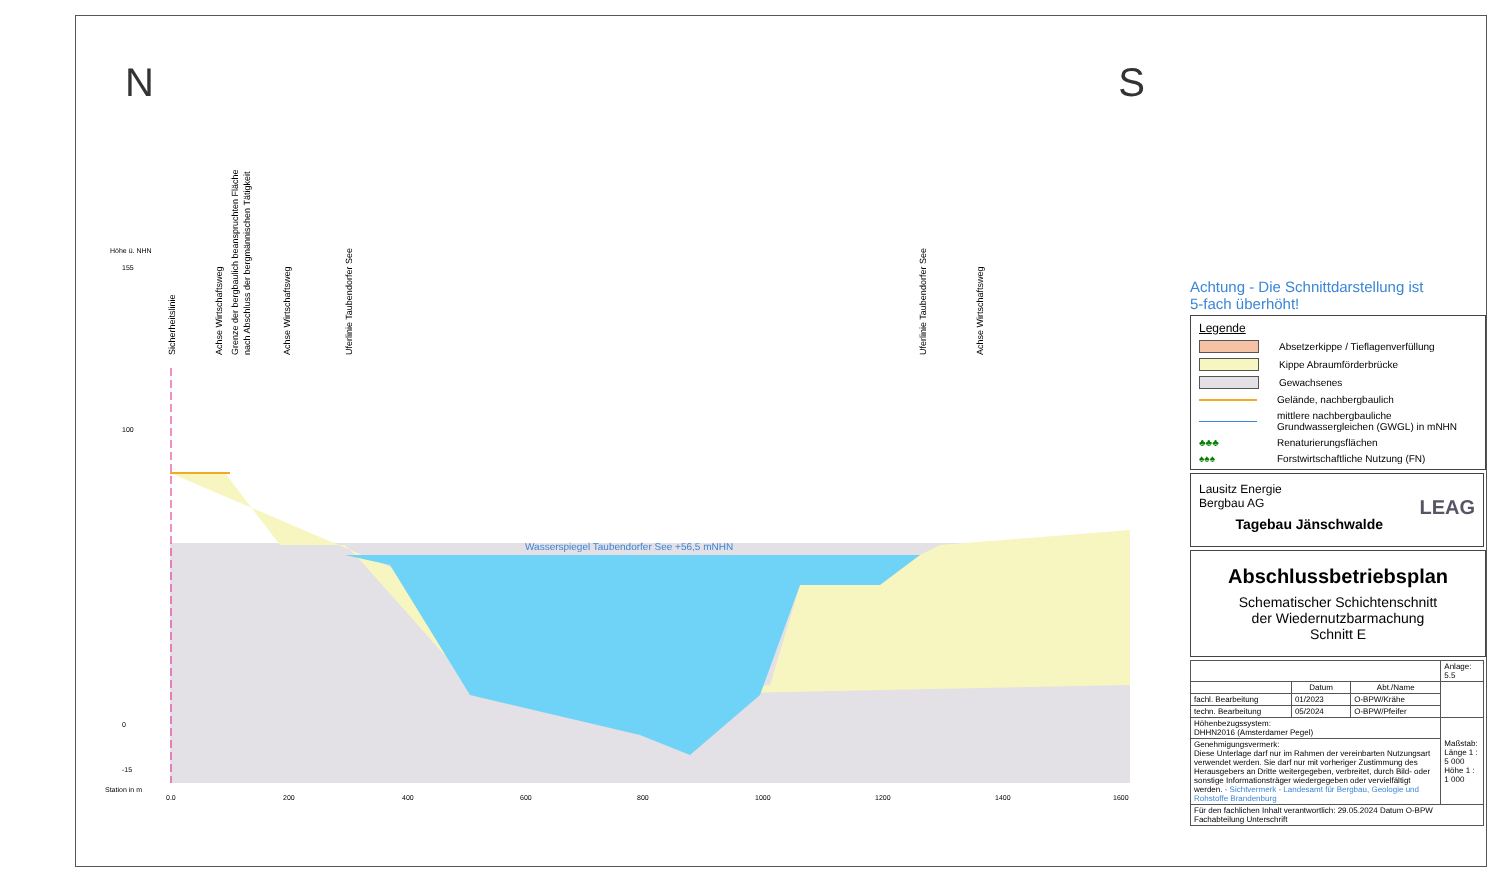N S
Höhe ü. NHN
Wasserspiegel Taubendorfer See +56,5 mNHN
Sicherheitslinie
Achse Wirtschaftsweg
Grenze der bergbaulich beanspruchten Fläche
nach Abschluss der bergmännischen Tätigkeit
Achse Wirtschaftsweg
Uferlinie Taubendorfer See
Uferlinie Taubendorfer See
Achse Wirtschaftsweg
155
100
0
-15
Station in m
0.0
200
400
600
800
1000
1200
1400
1600
Achtung - Die Schnittdarstellung ist
5-fach überhöht!
Legende
Absetzerkippe / Tieflagenverfüllung
Kippe Abraumförderbrücke
Gewachsenes
Gelände, nachbergbaulich
mittlere nachbergbauliche Grundwassergleichen (GWGL) in mNHN
♣♣♣ Renaturierungsflächen
♠♠♠ Forstwirtschaftliche Nutzung (FN)
Lausitz Energie
Bergbau AG LEAG
Tagebau Jänschwalde
Abschlussbetriebsplan
Schematischer Schichtenschnitt
der Wiedernutzbarmachung
Schnitt E
| | | | Anlage: 5.5 |
| | Datum | Abt./Name | |
| fachl. Bearbeitung | 01/2023 | O-BPW/Krähe | |
| techn. Bearbeitung | 05/2024 | O-BPW/Pfeifer | |
| Höhenbezugssystem: DHHN2016 (Amsterdamer Pegel) | | | Maßstab: Länge 1 : 5 000 Höhe 1 : 1 000 |
| Genehmigungsvermerk: Diese Unterlage darf nur im Rahmen der vereinbarten Nutzungsart verwendet werden. Sie darf nur mit vorheriger Zustimmung des Herausgebers an Dritte weitergegeben, verbreitet, durch Bild- oder sonstige Informationsträger wiedergegeben oder vervielfältigt werden. - Sichtvermerk - Landesamt für Bergbau, Geologie und Rohstoffe Brandenburg | | | |
| Für den fachlichen Inhalt verantwortlich: 29.05.2024 Datum O-BPW Fachabteilung Unterschrift | | | |